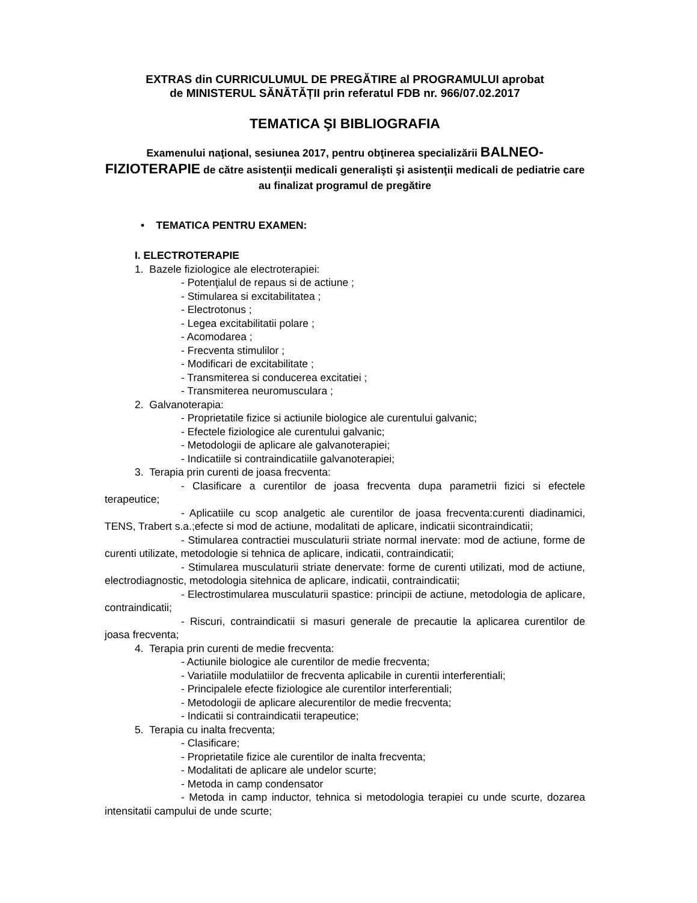EXTRAS din CURRICULUMUL DE PREGĂTIRE al PROGRAMULUI aprobat
de MINISTERUL SĂNĂTĂȚII prin referatul FDB nr. 966/07.02.2017
TEMATICA ŞI BIBLIOGRAFIA
Examenului naţional, sesiunea 2017, pentru obţinerea specializării BALNEO-FIZIOTERAPIE de către asistenţii medicali generalişti şi asistenţii medicali de pediatrie care au finalizat programul de pregătire
• TEMATICA PENTRU EXAMEN:
I. ELECTROTERAPIE
1. Bazele fiziologice ale electroterapiei:
- Potenţialul de repaus si de actiune ;
- Stimularea si excitabilitatea ;
- Electrotonus ;
- Legea excitabilitatii polare ;
- Acomodarea ;
- Frecventa stimulilor ;
- Modificari de excitabilitate ;
- Transmiterea si conducerea excitatiei ;
- Transmiterea neuromusculara ;
2. Galvanoterapia:
- Proprietatile fizice si actiunile biologice ale curentului galvanic;
- Efectele fiziologice ale curentului galvanic;
- Metodologii de aplicare ale galvanoterapiei;
- Indicatiile si contraindicatiile galvanoterapiei;
3. Terapia prin curenti de joasa frecventa:
- Clasificare a curentilor de joasa frecventa dupa parametrii fizici si efectele terapeutice;
- Aplicatiile cu scop analgetic ale curentilor de joasa frecventa:curenti diadinamici, TENS, Trabert s.a.;efecte si mod de actiune, modalitati de aplicare, indicatii sicontraindicatii;
- Stimularea contractiei musculaturii striate normal inervate: mod de actiune, forme de curenti utilizate, metodologie si tehnica de aplicare, indicatii, contraindicatii;
- Stimularea musculaturii striate denervate: forme de curenti utilizati, mod de actiune, electrodiagnostic, metodologia sitehnica de aplicare, indicatii, contraindicatii;
- Electrostimularea musculaturii spastice: principii de actiune, metodologia de aplicare, contraindicatii;
- Riscuri, contraindicatii si masuri generale de precautie la aplicarea curentilor de joasa frecventa;
4. Terapia prin curenti de medie frecventa:
- Actiunile biologice ale curentilor de medie frecventa;
- Variatiile modulatiilor de frecventa aplicabile in curentii interferentiali;
- Principalele efecte fiziologice ale curentilor interferentiali;
- Metodologii de aplicare alecurentilor de medie frecventa;
- Indicatii si contraindicatii terapeutice;
5. Terapia cu inalta frecventa;
- Clasificare;
- Proprietatile fizice ale curentilor de inalta frecventa;
- Modalitati de aplicare ale undelor scurte;
- Metoda in camp condensator
- Metoda in camp inductor, tehnica si metodologia terapiei cu unde scurte, dozarea intensitatii campului de unde scurte;